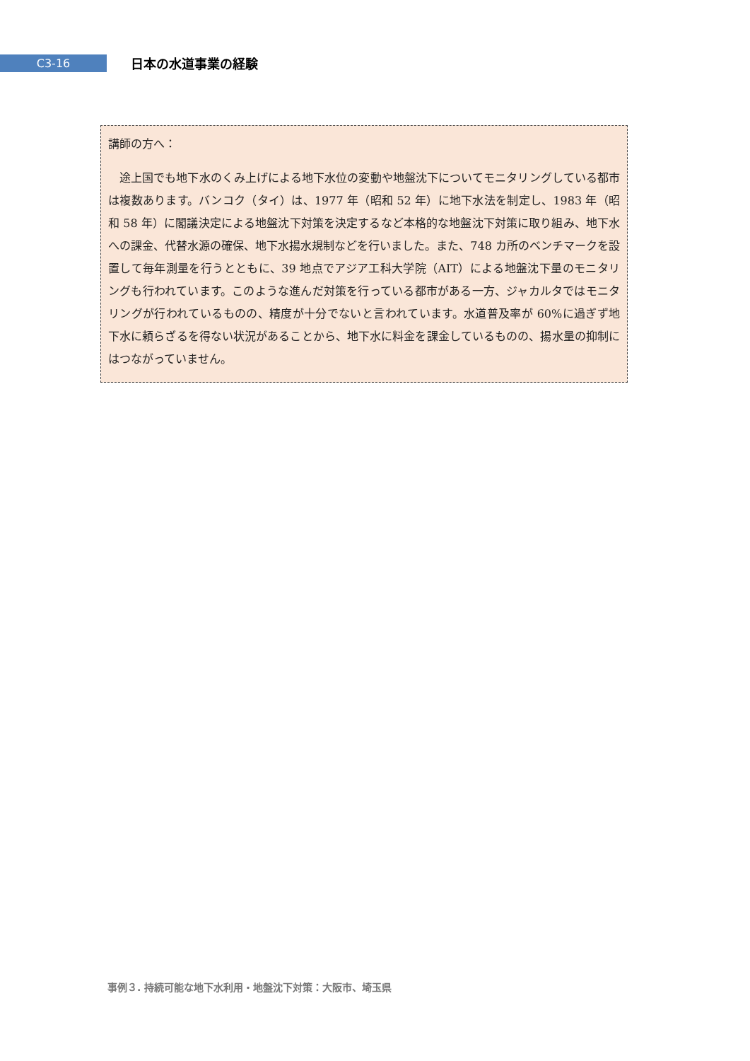C3-16
日本の水道事業の経験
講師の方へ：
　途上国でも地下水のくみ上げによる地下水位の変動や地盤沈下についてモニタリングしている都市は複数あります。バンコク（タイ）は、1977 年（昭和 52 年）に地下水法を制定し、1983 年（昭和 58 年）に閣議決定による地盤沈下対策を決定するなど本格的な地盤沈下対策に取り組み、地下水への課金、代替水源の確保、地下水揚水規制などを行いました。また、748 カ所のベンチマークを設置して毎年測量を行うとともに、39 地点でアジア工科大学院（AIT）による地盤沈下量のモニタリングも行われています。このような進んだ対策を行っている都市がある一方、ジャカルタではモニタリングが行われているものの、精度が十分でないと言われています。水道普及率が 60%に過ぎず地下水に頼らざるを得ない状況があることから、地下水に料金を課金しているものの、揚水量の抑制にはつながっていません。
事例３. 持続可能な地下水利用・地盤沈下対策：大阪市、埼玉県